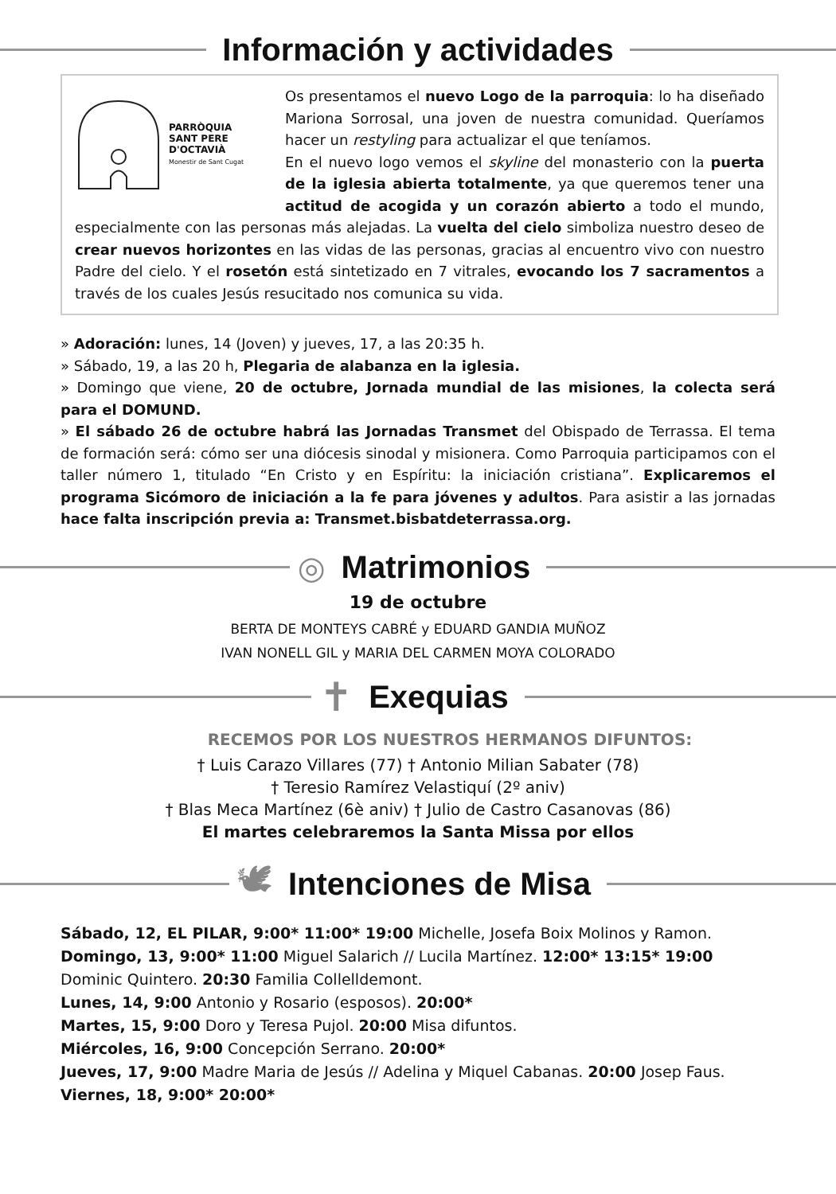Información y actividades
PARRÒQUIA
SANT PERE
D'OCTAVIÀ
Monestir de Sant Cugat
Os presentamos el nuevo Logo de la parroquia: lo ha diseñado Mariona Sorrosal, una joven de nuestra comunidad. Queríamos hacer un restyling para actualizar el que teníamos.
En el nuevo logo vemos el skyline del monasterio con la puerta de la iglesia abierta totalmente, ya que queremos tener una actitud de acogida y un corazón abierto a todo el mundo, especialmente con las personas más alejadas. La vuelta del cielo simboliza nuestro deseo de crear nuevos horizontes en las vidas de las personas, gracias al encuentro vivo con nuestro Padre del cielo. Y el rosetón está sintetizado en 7 vitrales, evocando los 7 sacramentos a través de los cuales Jesús resucitado nos comunica su vida.
» Adoración: lunes, 14 (Joven) y jueves, 17, a las 20:35 h.
» Sábado, 19, a las 20 h, Plegaria de alabanza en la iglesia.
» Domingo que viene, 20 de octubre, Jornada mundial de las misiones, la colecta será para el DOMUND.
» El sábado 26 de octubre habrá las Jornadas Transmet del Obispado de Terrassa. El tema de formación será: cómo ser una diócesis sinodal y misionera. Como Parroquia participamos con el taller número 1, titulado “En Cristo y en Espíritu: la iniciación cristiana”. Explicaremos el programa Sicómoro de iniciación a la fe para jóvenes y adultos. Para asistir a las jornadas hace falta inscripción previa a: Transmet.bisbatdeterrassa.org.
◎ Matrimonios
19 de octubre
BERTA DE MONTEYS CABRÉ y EDUARD GANDIA MUÑOZ
IVAN NONELL GIL y MARIA DEL CARMEN MOYA COLORADO
✝
Exequias
RECEMOS POR LOS NUESTROS HERMANOS DIFUNTOS:
† Luis Carazo Villares (77) † Antonio Milian Sabater (78)
† Teresio Ramírez Velastiquí (2º aniv)
† Blas Meca Martínez (6è aniv) † Julio de Castro Casanovas (86)
El martes celebraremos la Santa Missa por ellos
🕊 Intenciones de Misa
Sábado, 12, EL PILAR, 9:00* 11:00* 19:00 Michelle, Josefa Boix Molinos y Ramon.
Domingo, 13, 9:00* 11:00 Miguel Salarich // Lucila Martínez. 12:00* 13:15* 19:00 Dominic Quintero. 20:30 Familia Collelldemont.
Lunes, 14, 9:00 Antonio y Rosario (esposos). 20:00*
Martes, 15, 9:00 Doro y Teresa Pujol. 20:00 Misa difuntos.
Miércoles, 16, 9:00 Concepción Serrano. 20:00*
Jueves, 17, 9:00 Madre Maria de Jesús // Adelina y Miquel Cabanas. 20:00 Josep Faus.
Viernes, 18, 9:00* 20:00*